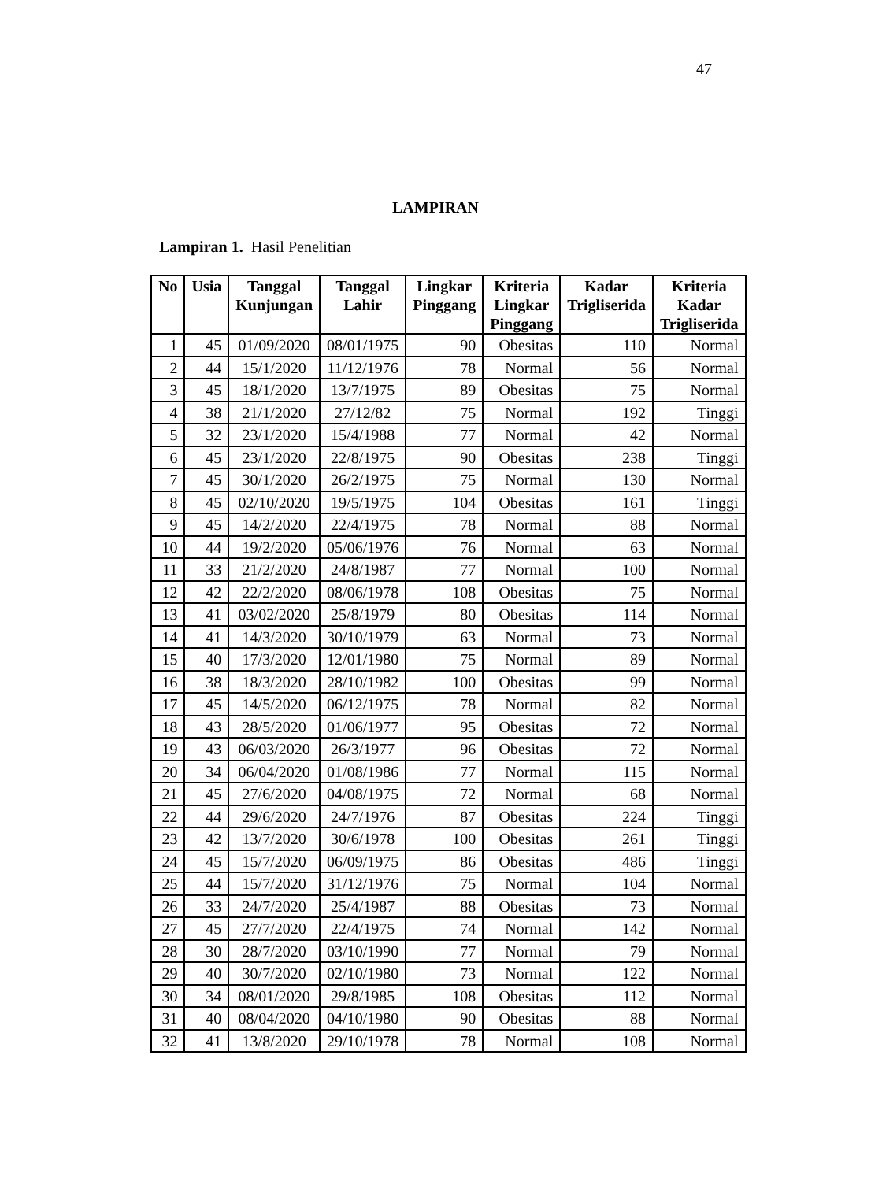47
LAMPIRAN
Lampiran 1. Hasil Penelitian
| No | Usia | Tanggal Kunjungan | Tanggal Lahir | Lingkar Pinggang | Kriteria Lingkar Pinggang | Kadar Trigliserida | Kriteria Kadar Trigliserida |
| --- | --- | --- | --- | --- | --- | --- | --- |
| 1 | 45 | 01/09/2020 | 08/01/1975 | 90 | Obesitas | 110 | Normal |
| 2 | 44 | 15/1/2020 | 11/12/1976 | 78 | Normal | 56 | Normal |
| 3 | 45 | 18/1/2020 | 13/7/1975 | 89 | Obesitas | 75 | Normal |
| 4 | 38 | 21/1/2020 | 27/12/82 | 75 | Normal | 192 | Tinggi |
| 5 | 32 | 23/1/2020 | 15/4/1988 | 77 | Normal | 42 | Normal |
| 6 | 45 | 23/1/2020 | 22/8/1975 | 90 | Obesitas | 238 | Tinggi |
| 7 | 45 | 30/1/2020 | 26/2/1975 | 75 | Normal | 130 | Normal |
| 8 | 45 | 02/10/2020 | 19/5/1975 | 104 | Obesitas | 161 | Tinggi |
| 9 | 45 | 14/2/2020 | 22/4/1975 | 78 | Normal | 88 | Normal |
| 10 | 44 | 19/2/2020 | 05/06/1976 | 76 | Normal | 63 | Normal |
| 11 | 33 | 21/2/2020 | 24/8/1987 | 77 | Normal | 100 | Normal |
| 12 | 42 | 22/2/2020 | 08/06/1978 | 108 | Obesitas | 75 | Normal |
| 13 | 41 | 03/02/2020 | 25/8/1979 | 80 | Obesitas | 114 | Normal |
| 14 | 41 | 14/3/2020 | 30/10/1979 | 63 | Normal | 73 | Normal |
| 15 | 40 | 17/3/2020 | 12/01/1980 | 75 | Normal | 89 | Normal |
| 16 | 38 | 18/3/2020 | 28/10/1982 | 100 | Obesitas | 99 | Normal |
| 17 | 45 | 14/5/2020 | 06/12/1975 | 78 | Normal | 82 | Normal |
| 18 | 43 | 28/5/2020 | 01/06/1977 | 95 | Obesitas | 72 | Normal |
| 19 | 43 | 06/03/2020 | 26/3/1977 | 96 | Obesitas | 72 | Normal |
| 20 | 34 | 06/04/2020 | 01/08/1986 | 77 | Normal | 115 | Normal |
| 21 | 45 | 27/6/2020 | 04/08/1975 | 72 | Normal | 68 | Normal |
| 22 | 44 | 29/6/2020 | 24/7/1976 | 87 | Obesitas | 224 | Tinggi |
| 23 | 42 | 13/7/2020 | 30/6/1978 | 100 | Obesitas | 261 | Tinggi |
| 24 | 45 | 15/7/2020 | 06/09/1975 | 86 | Obesitas | 486 | Tinggi |
| 25 | 44 | 15/7/2020 | 31/12/1976 | 75 | Normal | 104 | Normal |
| 26 | 33 | 24/7/2020 | 25/4/1987 | 88 | Obesitas | 73 | Normal |
| 27 | 45 | 27/7/2020 | 22/4/1975 | 74 | Normal | 142 | Normal |
| 28 | 30 | 28/7/2020 | 03/10/1990 | 77 | Normal | 79 | Normal |
| 29 | 40 | 30/7/2020 | 02/10/1980 | 73 | Normal | 122 | Normal |
| 30 | 34 | 08/01/2020 | 29/8/1985 | 108 | Obesitas | 112 | Normal |
| 31 | 40 | 08/04/2020 | 04/10/1980 | 90 | Obesitas | 88 | Normal |
| 32 | 41 | 13/8/2020 | 29/10/1978 | 78 | Normal | 108 | Normal |